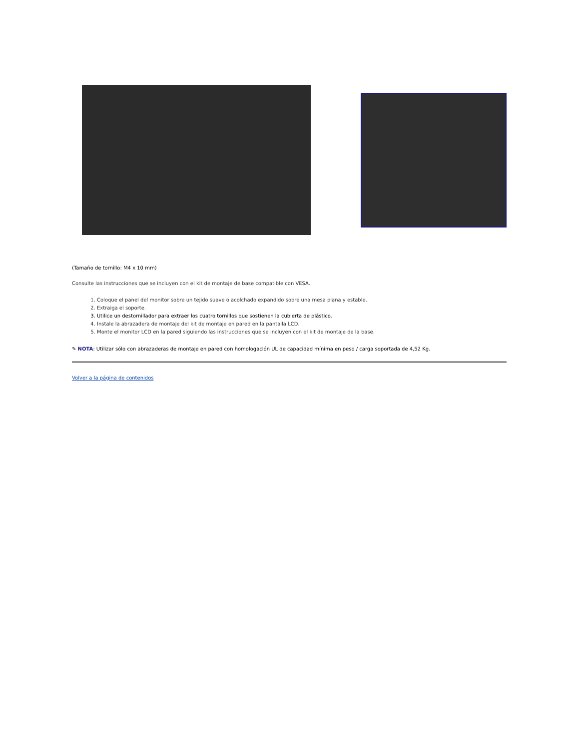(Tamaño de tornillo: M4 x 10 mm)
Consulte las instrucciones que se incluyen con el kit de montaje de base compatible con VESA.
1. Coloque el panel del monitor sobre un tejido suave o acolchado expandido sobre una mesa plana y estable.
2. Extraiga el soporte.
3. Utilice un destornillador para extraer los cuatro tornillos que sostienen la cubierta de plástico.
4. Instale la abrazadera de montaje del kit de montaje en pared en la pantalla LCD.
5. Monte el monitor LCD en la pared siguiendo las instrucciones que se incluyen con el kit de montaje de la base.
✎ NOTA: Utilizar sólo con abrazaderas de montaje en pared con homologación UL de capacidad mínima en peso / carga soportada de 4,52 Kg.
Volver a la página de contenidos